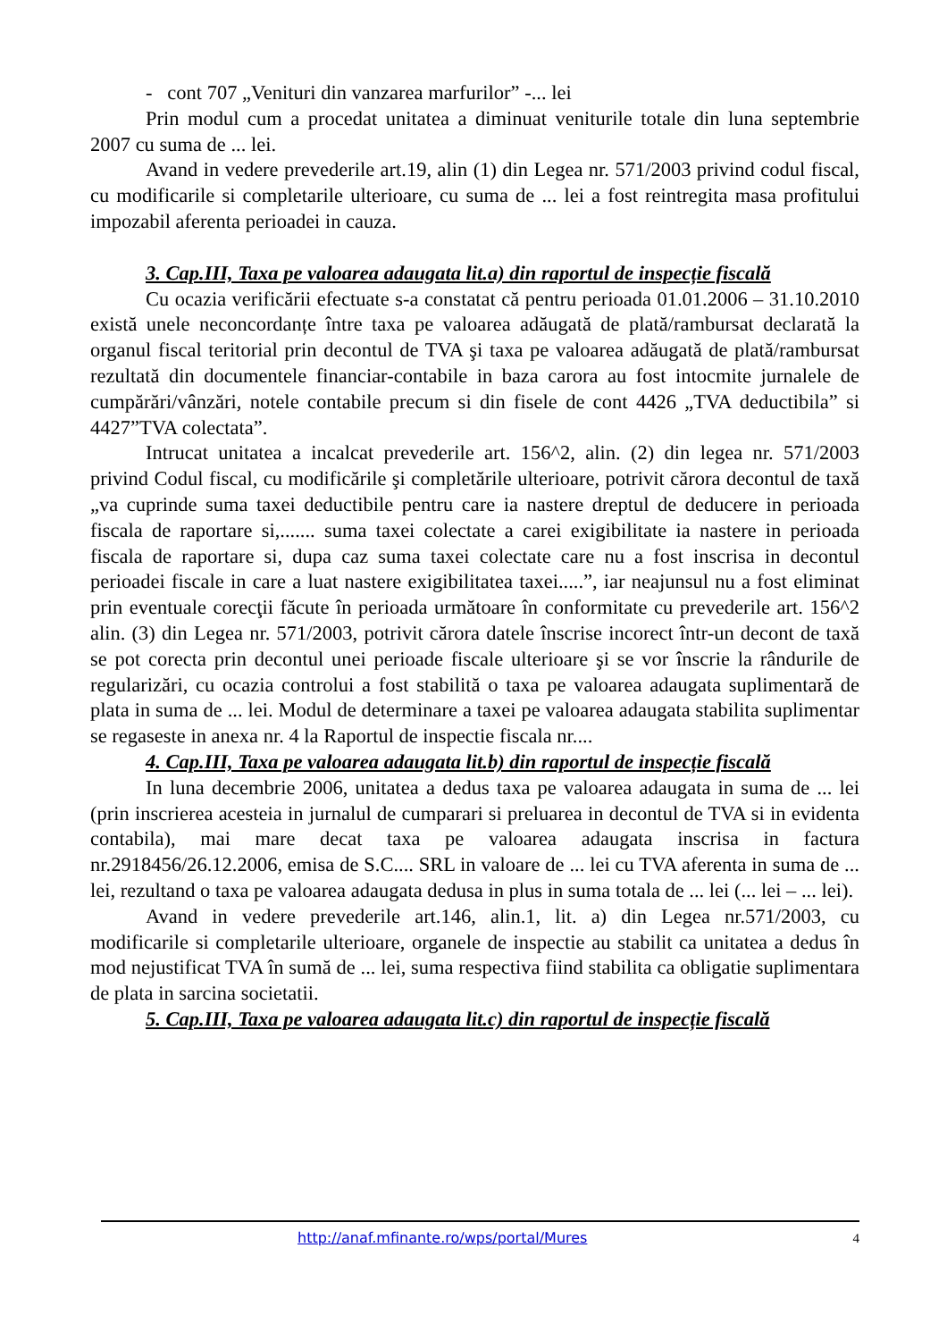- cont 707 „Venituri din vanzarea marfurilor” -... lei
Prin modul cum a procedat unitatea a diminuat veniturile totale din luna septembrie 2007 cu suma de ... lei.
Avand in vedere prevederile art.19, alin (1) din Legea nr. 571/2003 privind codul fiscal, cu modificarile si completarile ulterioare, cu suma de ... lei a fost reintregita masa profitului impozabil aferenta perioadei in cauza.
3. Cap.III, Taxa pe valoarea adaugata lit.a) din raportul de inspecție fiscală
Cu ocazia verificării efectuate s-a constatat că pentru perioada 01.01.2006 – 31.10.2010 există unele neconcordanțe între taxa pe valoarea adăugată de plată/rambursat declarată la organul fiscal teritorial prin decontul de TVA şi taxa pe valoarea adăugată de plată/rambursat rezultată din documentele financiar-contabile in baza carora au fost intocmite jurnalele de cumpărări/vânzări, notele contabile precum si din fisele de cont 4426 „TVA deductibila” si 4427”TVA colectata”.
Intrucat unitatea a incalcat prevederile art. 156^2, alin. (2) din legea nr. 571/2003 privind Codul fiscal, cu modificările şi completările ulterioare, potrivit cărora decontul de taxă „va cuprinde suma taxei deductibile pentru care ia nastere dreptul de deducere in perioada fiscala de raportare si,....... suma taxei colectate a carei exigibilitate ia nastere in perioada fiscala de raportare si, dupa caz suma taxei colectate care nu a fost inscrisa in decontul perioadei fiscale in care a luat nastere exigibilitatea taxei.....”, iar neajunsul nu a fost eliminat prin eventuale corecţii făcute în perioada următoare în conformitate cu prevederile art. 156^2 alin. (3) din Legea nr. 571/2003, potrivit cărora datele înscrise incorect într-un decont de taxă se pot corecta prin decontul unei perioade fiscale ulterioare şi se vor înscrie la rândurile de regularizări, cu ocazia controlui a fost stabilită o taxa pe valoarea adaugata suplimentară de plata in suma de ... lei. Modul de determinare a taxei pe valoarea adaugata stabilita suplimentar se regaseste in anexa nr. 4 la Raportul de inspectie fiscala nr....
4. Cap.III, Taxa pe valoarea adaugata lit.b) din raportul de inspecție fiscală
In luna decembrie 2006, unitatea a dedus taxa pe valoarea adaugata in suma de ... lei (prin inscrierea acesteia in jurnalul de cumparari si preluarea in decontul de TVA si in evidenta contabila), mai mare decat taxa pe valoarea adaugata inscrisa in factura nr.2918456/26.12.2006, emisa de S.C.... SRL in valoare de ... lei cu TVA aferenta in suma de ... lei, rezultand o taxa pe valoarea adaugata dedusa in plus in suma totala de ... lei (... lei – ... lei).
Avand in vedere prevederile art.146, alin.1, lit. a) din Legea nr.571/2003, cu modificarile si completarile ulterioare, organele de inspectie au stabilit ca unitatea a dedus în mod nejustificat TVA în sumă de ... lei, suma respectiva fiind stabilita ca obligatie suplimentara de plata in sarcina societatii.
5. Cap.III, Taxa pe valoarea adaugata lit.c) din raportul de inspecție fiscală
http://anaf.mfinante.ro/wps/portal/Mures 4